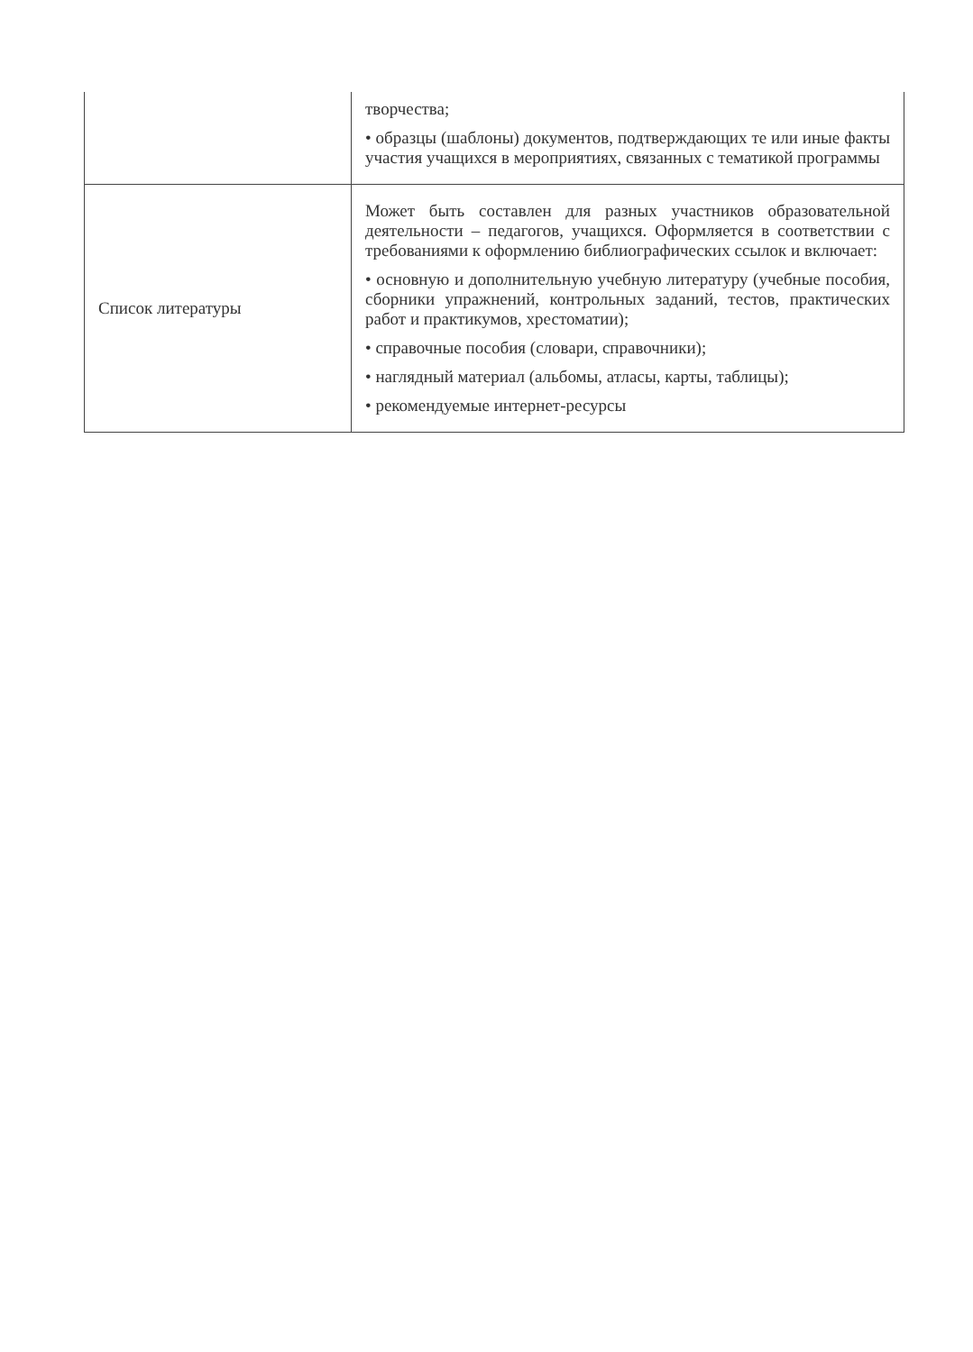| | творчества; • образцы (шаблоны) документов, подтверждающих те или иные факты участия учащихся в мероприятиях, связанных с тематикой программы |
| Список литературы | Может быть составлен для разных участников образовательной деятельности – педагогов, учащихся. Оформляется в соответствии с требованиями к оформлению библиографических ссылок и включает: • основную и дополнительную учебную литературу (учебные пособия, сборники упражнений, контрольных заданий, тестов, практических работ и практикумов, хрестоматии); • справочные пособия (словари, справочники); • наглядный материал (альбомы, атласы, карты, таблицы); • рекомендуемые интернет-ресурсы |